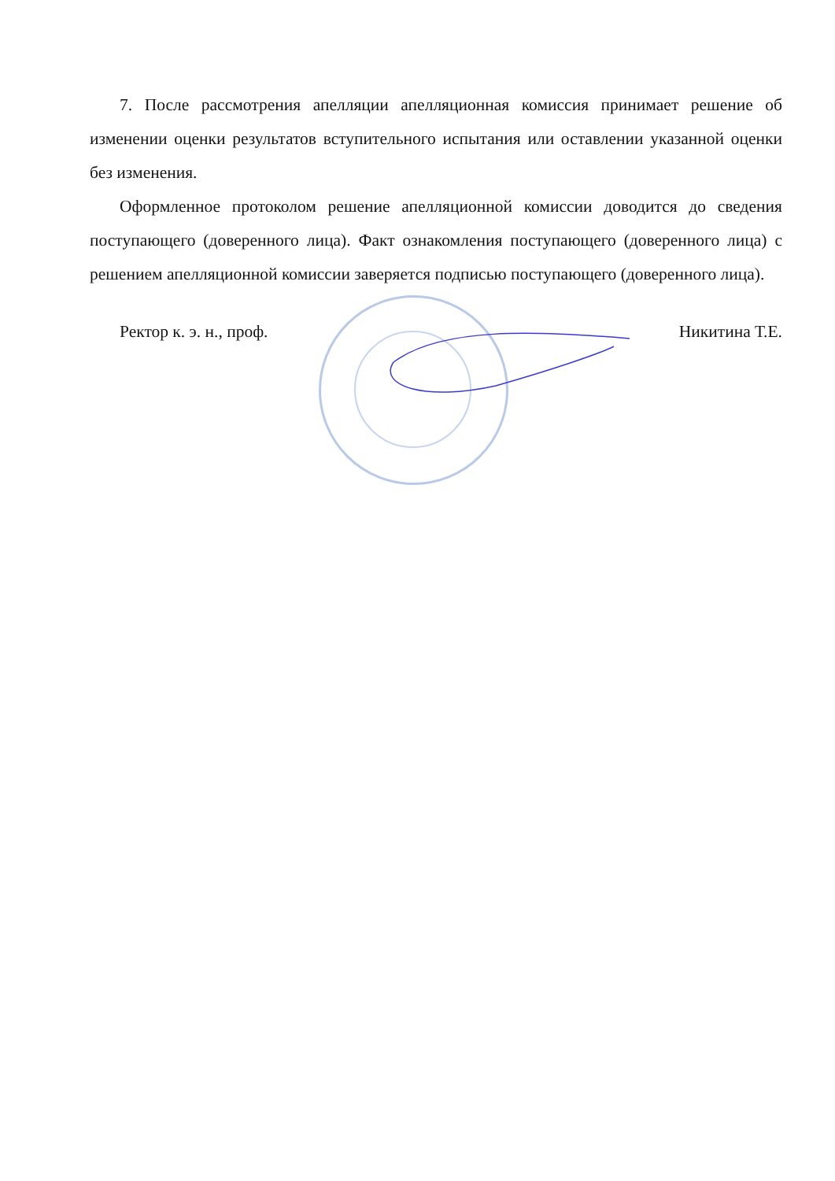7. После рассмотрения апелляции апелляционная комиссия принимает решение об изменении оценки результатов вступительного испытания или оставлении указанной оценки без изменения.
Оформленное протоколом решение апелляционной комиссии доводится до сведения поступающего (доверенного лица). Факт ознакомления поступающего (доверенного лица) с решением апелляционной комиссии заверяется подписью поступающего (доверенного лица).
Ректор к. э. н., проф. Никитина Т.Е.